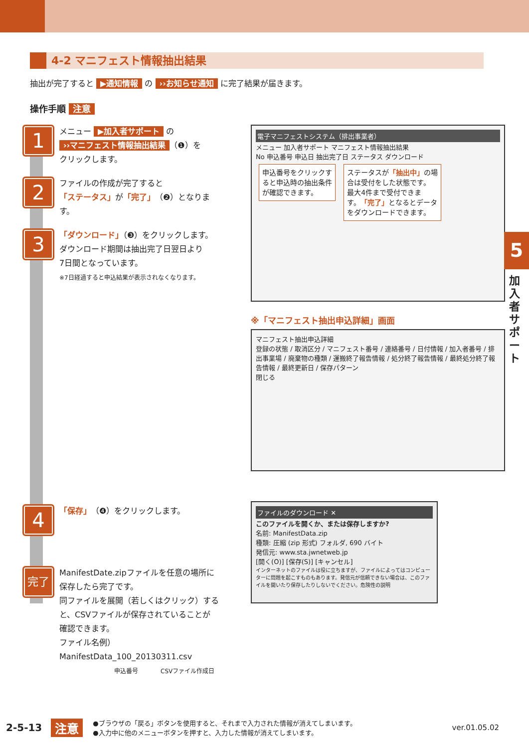4-2 マニフェスト情報抽出結果
抽出が完了すると ▶通知情報 の ››お知らせ通知 に完了結果が届きます。
操作手順 注意
1
メニュー ▶加入者サポート の
››マニフェスト情報抽出結果 （❶）を
クリックします。
2
ファイルの作成が完了すると
「ステータス」が「完了」（❷）となります。
3
「ダウンロード」（❸）をクリックします。
ダウンロード期間は抽出完了日翌日より
7日間となっています。
※7日経過すると申込結果が表示されなくなります。
4
「保存」（❹）をクリックします。
完了
ManifestDate.zipファイルを任意の場所に
保存したら完了です。
同ファイルを展開（若しくはクリック）する
と、CSVファイルが保存されていることが
確認できます。
ファイル名例）
ManifestData_100_20130311.csv
申込番号 CSVファイル作成日
電子マニフェストシステム（排出事業者）
メニュー 加入者サポート マニフェスト情報抽出結果
No 申込番号 申込日 抽出完了日 ステータス ダウンロード
申込番号をクリックす
ると申込時の抽出条件
が確認できます。
ステータスが「抽出中」の場
合は受付をした状態です。
最大4件まで受付できま
す。「完了」となるとデータ
をダウンロードできます。
※「マニフェスト抽出申込詳細」画面
マニフェスト抽出申込詳細
登録の状態 / 取消区分 / マニフェスト番号 / 連絡番号 / 日付情報 / 加入者番号 / 排出事業場 / 廃棄物の種類 / 運搬終了報告情報 / 処分終了報告情報 / 最終処分終了報告情報 / 最終更新日 / 保存パターン
閉じる
ファイルのダウンロード ✕
このファイルを開くか、または保存しますか?
名前: ManifestData.zip
種類: 圧縮 (zip 形式) フォルダ, 690 バイト
発信元: www.sta.jwnetweb.jp
[開く(O)] [保存(S)] [キャンセル]
インターネットのファイルは役に立ちますが、ファイルによってはコンピューターに問題を起こすものもあります。発信元が信頼できない場合は、このファイルを開いたり保存したりしないでください。危険性の説明
5
加入者サポート
2-5-13 注意 ●ブラウザの「戻る」ボタンを使用すると、それまで入力された情報が消えてしまいます。
●入力中に他のメニューボタンを押すと、入力した情報が消えてしまいます。 ver.01.05.02